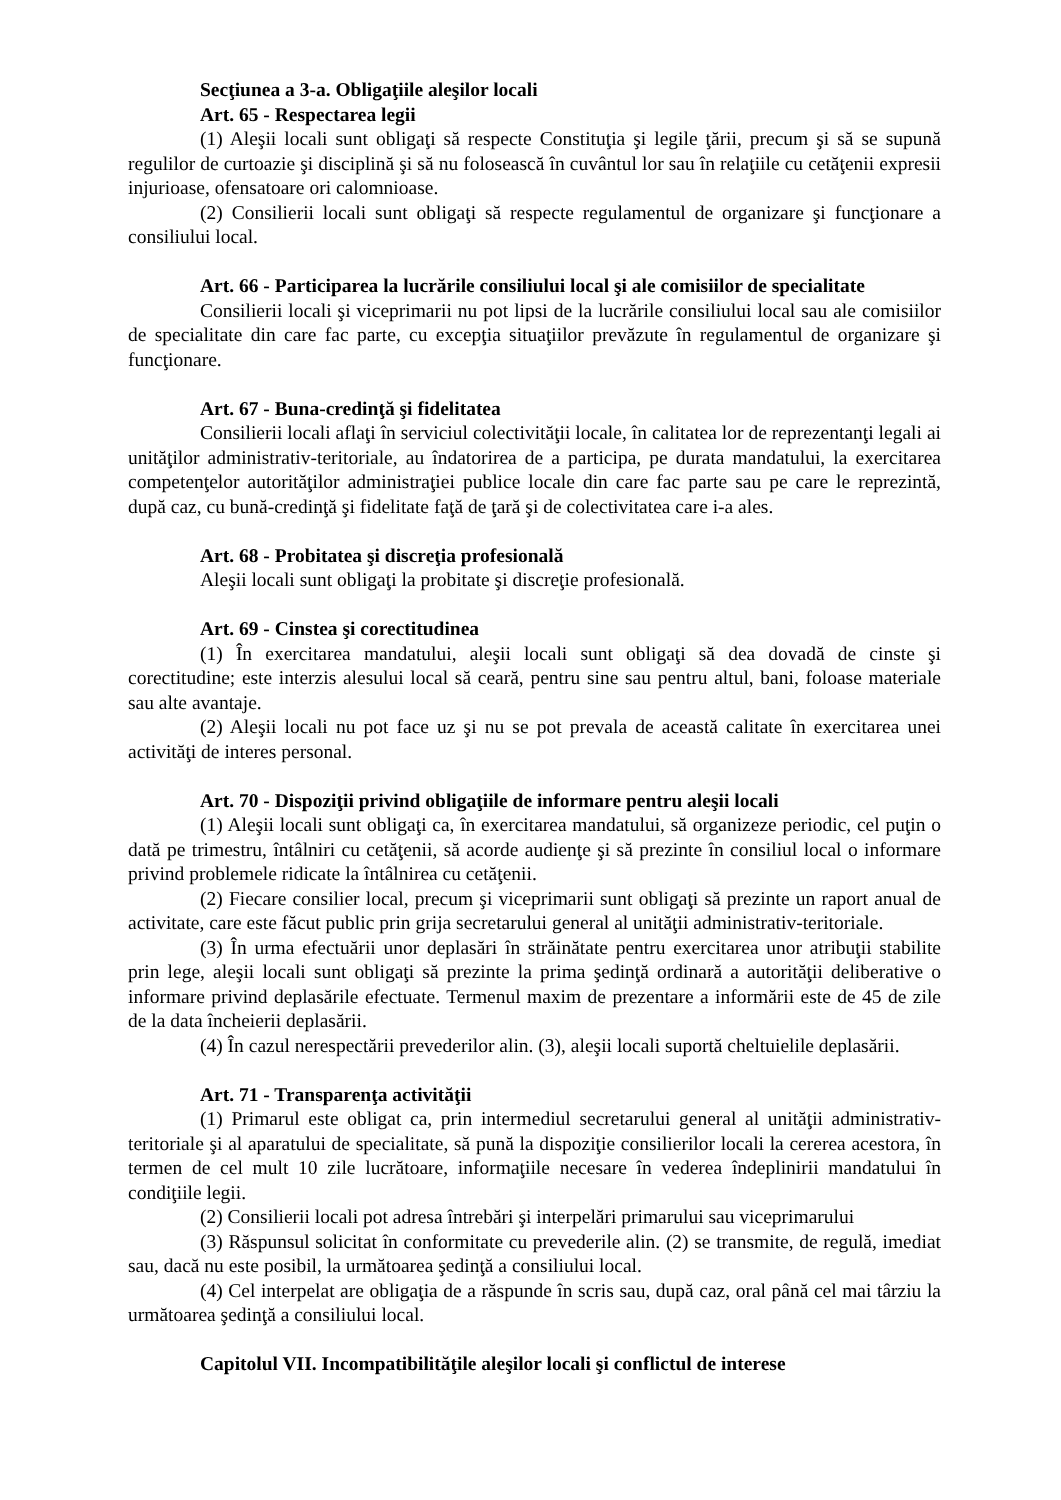Secţiunea a 3-a. Obligaţiile aleşilor locali
Art. 65 - Respectarea legii
(1) Aleşii locali sunt obligaţi să respecte Constituţia şi legile ţării, precum şi să se supună regulilor de curtoazie şi disciplină şi să nu folosească în cuvântul lor sau în relaţiile cu cetăţenii expresii injurioase, ofensatoare ori calomnioase.
(2) Consilierii locali sunt obligaţi să respecte regulamentul de organizare şi funcţionare a consiliului local.
Art. 66 - Participarea la lucrările consiliului local şi ale comisiilor de specialitate
Consilierii locali şi viceprimarii nu pot lipsi de la lucrările consiliului local sau ale comisiilor de specialitate din care fac parte, cu excepţia situaţiilor prevăzute în regulamentul de organizare şi funcţionare.
Art. 67 - Buna-credinţă şi fidelitatea
Consilierii locali aflaţi în serviciul colectivităţii locale, în calitatea lor de reprezentanţi legali ai unităţilor administrativ-teritoriale, au îndatorirea de a participa, pe durata mandatului, la exercitarea competenţelor autorităţilor administraţiei publice locale din care fac parte sau pe care le reprezintă, după caz, cu bună-credinţă şi fidelitate faţă de ţară şi de colectivitatea care i-a ales.
Art. 68 - Probitatea şi discreţia profesională
Aleşii locali sunt obligaţi la probitate şi discreţie profesională.
Art. 69 - Cinstea şi corectitudinea
(1) În exercitarea mandatului, aleşii locali sunt obligaţi să dea dovadă de cinste şi corectitudine; este interzis alesului local să ceară, pentru sine sau pentru altul, bani, foloase materiale sau alte avantaje.
(2) Aleşii locali nu pot face uz şi nu se pot prevala de această calitate în exercitarea unei activităţi de interes personal.
Art. 70 - Dispoziţii privind obligaţiile de informare pentru aleşii locali
(1) Aleşii locali sunt obligaţi ca, în exercitarea mandatului, să organizeze periodic, cel puţin o dată pe trimestru, întâlniri cu cetăţenii, să acorde audienţe şi să prezinte în consiliul local o informare privind problemele ridicate la întâlnirea cu cetăţenii.
(2) Fiecare consilier local, precum şi viceprimarii sunt obligaţi să prezinte un raport anual de activitate, care este făcut public prin grija secretarului general al unităţii administrativ-teritoriale.
(3) În urma efectuării unor deplasări în străinătate pentru exercitarea unor atribuţii stabilite prin lege, aleşii locali sunt obligaţi să prezinte la prima şedinţă ordinară a autorităţii deliberative o informare privind deplasările efectuate. Termenul maxim de prezentare a informării este de 45 de zile de la data încheierii deplasării.
(4) În cazul nerespectării prevederilor alin. (3), aleşii locali suportă cheltuielile deplasării.
Art. 71 - Transparenţa activităţii
(1) Primarul este obligat ca, prin intermediul secretarului general al unităţii administrativ-teritoriale şi al aparatului de specialitate, să pună la dispoziţie consilierilor locali la cererea acestora, în termen de cel mult 10 zile lucrătoare, informaţiile necesare în vederea îndeplinirii mandatului în condiţiile legii.
(2) Consilierii locali pot adresa întrebări şi interpelări primarului sau viceprimarului
(3) Răspunsul solicitat în conformitate cu prevederile alin. (2) se transmite, de regulă, imediat sau, dacă nu este posibil, la următoarea şedinţă a consiliului local.
(4) Cel interpelat are obligaţia de a răspunde în scris sau, după caz, oral până cel mai târziu la următoarea şedinţă a consiliului local.
Capitolul VII. Incompatibilităţile aleşilor locali şi conflictul de interese